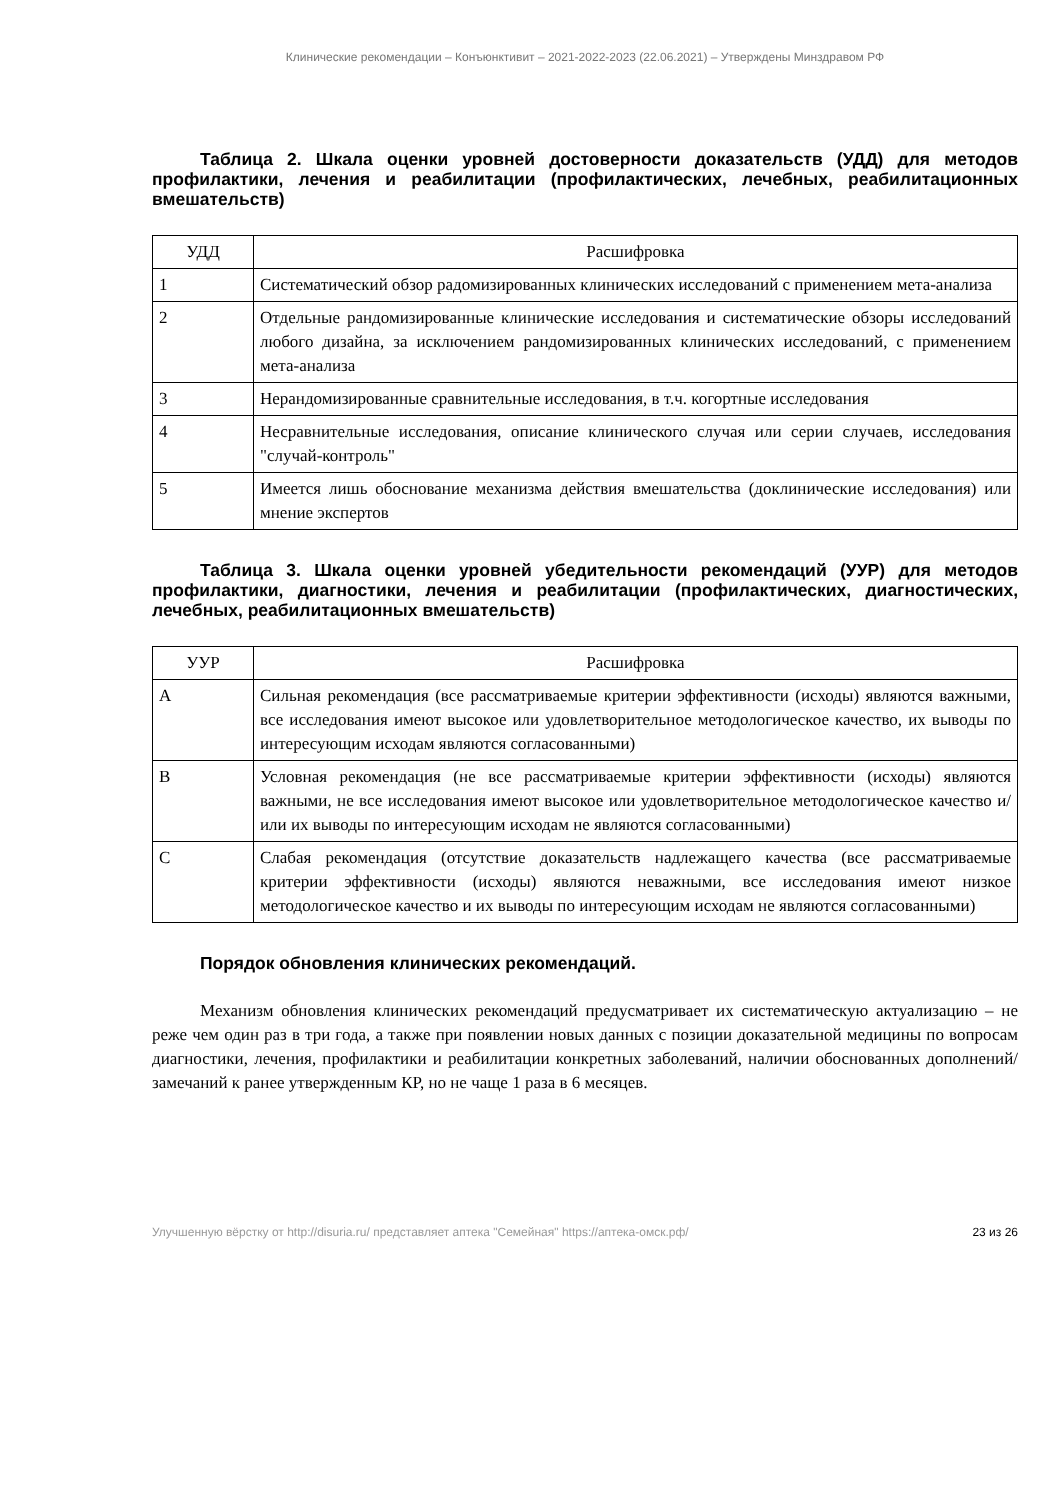Клинические рекомендации – Конъюнктивит – 2021-2022-2023 (22.06.2021) – Утверждены Минздравом РФ
Таблица 2. Шкала оценки уровней достоверности доказательств (УДД) для методов профилактики, лечения и реабилитации (профилактических, лечебных, реабилитационных вмешательств)
| УДД | Расшифровка |
| --- | --- |
| 1 | Систематический обзор радомизированных клинических исследований с применением мета-анализа |
| 2 | Отдельные рандомизированные клинические исследования и систематические обзоры исследований любого дизайна, за исключением рандомизированных клинических исследований, с применением мета-анализа |
| 3 | Нерандомизированные сравнительные исследования, в т.ч. когортные исследования |
| 4 | Несравнительные исследования, описание клинического случая или серии случаев, исследования "случай-контроль" |
| 5 | Имеется лишь обоснование механизма действия вмешательства (доклинические исследования) или мнение экспертов |
Таблица 3. Шкала оценки уровней убедительности рекомендаций (УУР) для методов профилактики, диагностики, лечения и реабилитации (профилактических, диагностических, лечебных, реабилитационных вмешательств)
| УУР | Расшифровка |
| --- | --- |
| A | Сильная рекомендация (все рассматриваемые критерии эффективности (исходы) являются важными, все исследования имеют высокое или удовлетворительное методологическое качество, их выводы по интересующим исходам являются согласованными) |
| B | Условная рекомендация (не все рассматриваемые критерии эффективности (исходы) являются важными, не все исследования имеют высокое или удовлетворительное методологическое качество и/или их выводы по интересующим исходам не являются согласованными) |
| C | Слабая рекомендация (отсутствие доказательств надлежащего качества (все рассматриваемые критерии эффективности (исходы) являются неважными, все исследования имеют низкое методологическое качество и их выводы по интересующим исходам не являются согласованными) |
Порядок обновления клинических рекомендаций.
Механизм обновления клинических рекомендаций предусматривает их систематическую актуализацию – не реже чем один раз в три года, а также при появлении новых данных с позиции доказательной медицины по вопросам диагностики, лечения, профилактики и реабилитации конкретных заболеваний, наличии обоснованных дополнений/замечаний к ранее утвержденным КР, но не чаще 1 раза в 6 месяцев.
Улучшенную вёрстку от http://disuria.ru/ представляет аптека "Семейная" https://аптека-омск.рф/ 23 из 26